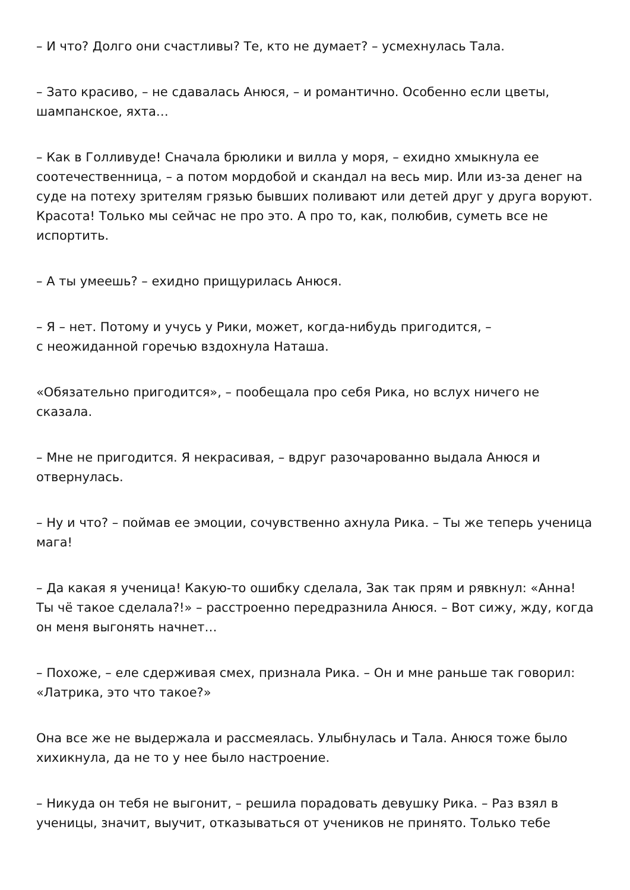– И что? Долго они счастливы? Те, кто не думает? – усмехнулась Тала.
– Зато красиво, – не сдавалась Анюся, – и романтично. Особенно если цветы, шампанское, яхта…
– Как в Голливуде! Сначала брюлики и вилла у моря, – ехидно хмыкнула ее соотечественница, – а потом мордобой и скандал на весь мир. Или из-за денег на суде на потеху зрителям грязью бывших поливают или детей друг у друга воруют. Красота! Только мы сейчас не про это. А про то, как, полюбив, суметь все не испортить.
– А ты умеешь? – ехидно прищурилась Анюся.
– Я – нет. Потому и учусь у Рики, может, когда-нибудь пригодится, –
с неожиданной горечью вздохнула Наташа.
«Обязательно пригодится», – пообещала про себя Рика, но вслух ничего не сказала.
– Мне не пригодится. Я некрасивая, – вдруг разочарованно выдала Анюся и отвернулась.
– Ну и что? – поймав ее эмоции, сочувственно ахнула Рика. – Ты же теперь ученица мага!
– Да какая я ученица! Какую-то ошибку сделала, Зак так прям и рявкнул: «Анна! Ты чё такое сделала?!» – расстроенно передразнила Анюся. – Вот сижу, жду, когда он меня выгонять начнет…
– Похоже, – еле сдерживая смех, признала Рика. – Он и мне раньше так говорил: «Латрика, это что такое?»
Она все же не выдержала и рассмеялась. Улыбнулась и Тала. Анюся тоже было хихикнула, да не то у нее было настроение.
– Никуда он тебя не выгонит, – решила порадовать девушку Рика. – Раз взял в ученицы, значит, выучит, отказываться от учеников не принято. Только тебе